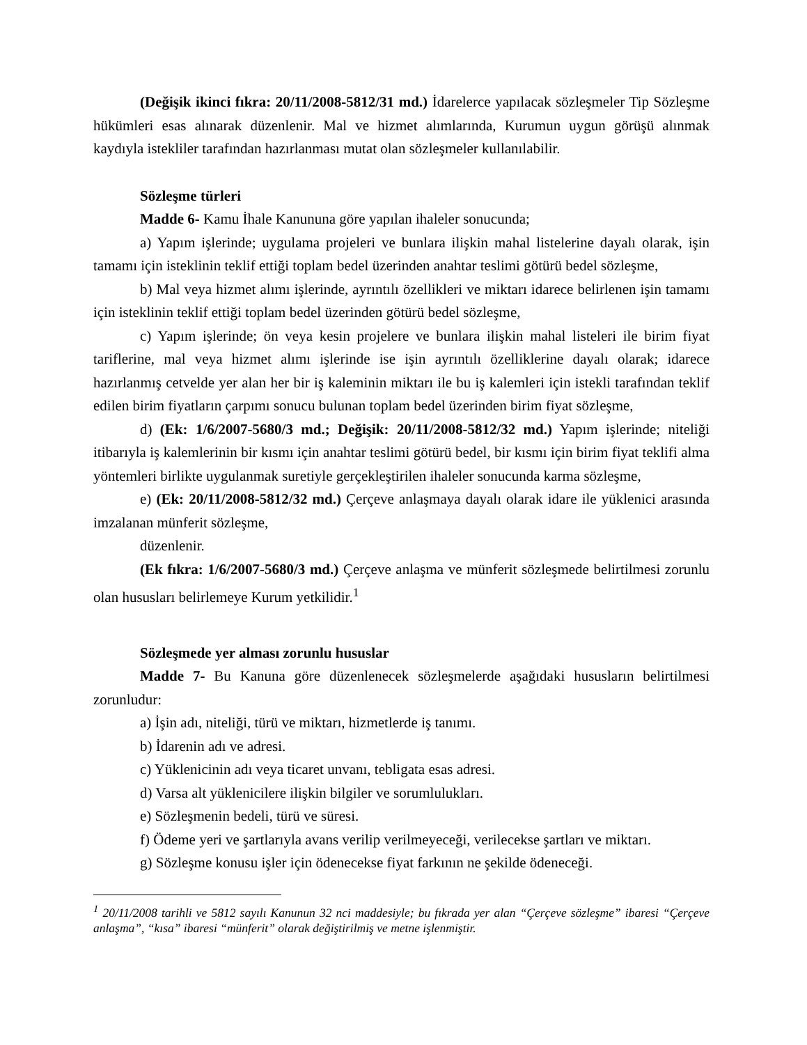(Değişik ikinci fıkra: 20/11/2008-5812/31 md.) İdarelerce yapılacak sözleşmeler Tip Sözleşme hükümleri esas alınarak düzenlenir. Mal ve hizmet alımlarında, Kurumun uygun görüşü alınmak kaydıyla istekliler tarafından hazırlanması mutat olan sözleşmeler kullanılabilir.
Sözleşme türleri
Madde 6- Kamu İhale Kanununa göre yapılan ihaleler sonucunda;
a) Yapım işlerinde; uygulama projeleri ve bunlara ilişkin mahal listelerine dayalı olarak, işin tamamı için isteklinin teklif ettiği toplam bedel üzerinden anahtar teslimi götürü bedel sözleşme,
b) Mal veya hizmet alımı işlerinde, ayrıntılı özellikleri ve miktarı idarece belirlenen işin tamamı için isteklinin teklif ettiği toplam bedel üzerinden götürü bedel sözleşme,
c) Yapım işlerinde; ön veya kesin projelere ve bunlara ilişkin mahal listeleri ile birim fiyat tariflerine, mal veya hizmet alımı işlerinde ise işin ayrıntılı özelliklerine dayalı olarak; idarece hazırlanmış cetvelde yer alan her bir iş kaleminin miktarı ile bu iş kalemleri için istekli tarafından teklif edilen birim fiyatların çarpımı sonucu bulunan toplam bedel üzerinden birim fiyat sözleşme,
d) (Ek: 1/6/2007-5680/3 md.; Değişik: 20/11/2008-5812/32 md.) Yapım işlerinde; niteliği itibarıyla iş kalemlerinin bir kısmı için anahtar teslimi götürü bedel, bir kısmı için birim fiyat teklifi alma yöntemleri birlikte uygulanmak suretiyle gerçekleştirilen ihaleler sonucunda karma sözleşme,
e) (Ek: 20/11/2008-5812/32 md.) Çerçeve anlaşmaya dayalı olarak idare ile yüklenici arasında imzalanan münferit sözleşme,
düzenlenir.
(Ek fıkra: 1/6/2007-5680/3 md.) Çerçeve anlaşma ve münferit sözleşmede belirtilmesi zorunlu olan hususları belirlemeye Kurum yetkilidir.<sup>1</sup>
Sözleşmede yer alması zorunlu hususlar
Madde 7- Bu Kanuna göre düzenlenecek sözleşmelerde aşağıdaki hususların belirtilmesi zorunludur:
a) İşin adı, niteliği, türü ve miktarı, hizmetlerde iş tanımı.
b) İdarenin adı ve adresi.
c) Yüklenicinin adı veya ticaret unvanı, tebligata esas adresi.
d) Varsa alt yüklenicilere ilişkin bilgiler ve sorumlulukları.
e) Sözleşmenin bedeli, türü ve süresi.
f) Ödeme yeri ve şartlarıyla avans verilip verilmeyeceği, verilecekse şartları ve miktarı.
g) Sözleşme konusu işler için ödenecekse fiyat farkının ne şekilde ödeneceği.
<sup>1</sup> 20/11/2008 tarihli ve 5812 sayılı Kanunun 32 nci maddesiyle; bu fıkrada yer alan “Çerçeve sözleşme” ibaresi “Çerçeve anlaşma”, “kısa” ibaresi “münferit” olarak değiştirilmiş ve metne işlenmiştir.